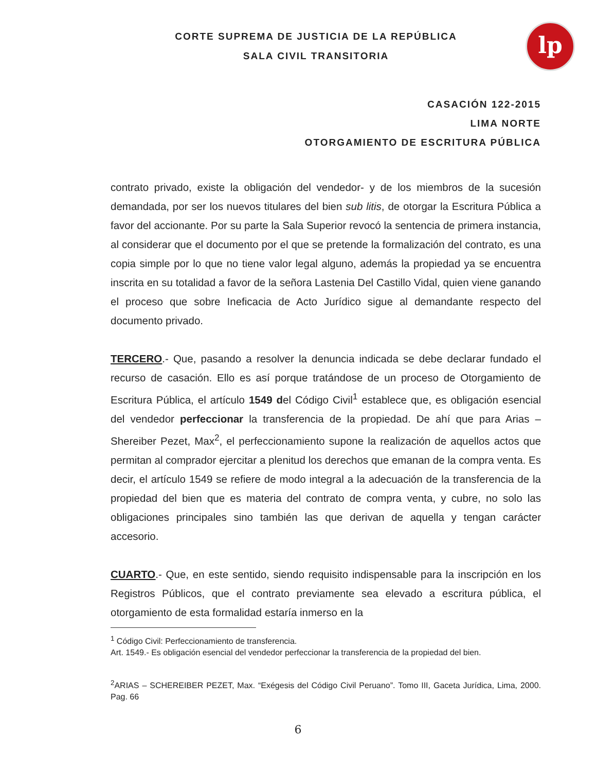lp
CORTE SUPREMA DE JUSTICIA DE LA REPÚBLICA
SALA CIVIL TRANSITORIA
CASACIÓN 122-2015
LIMA NORTE
OTORGAMIENTO DE ESCRITURA PÚBLICA
contrato privado, existe la obligación del vendedor- y de los miembros de la sucesión demandada, por ser los nuevos titulares del bien sub litis, de otorgar la Escritura Pública a favor del accionante. Por su parte la Sala Superior revocó la sentencia de primera instancia, al considerar que el documento por el que se pretende la formalización del contrato, es una copia simple por lo que no tiene valor legal alguno, además la propiedad ya se encuentra inscrita en su totalidad a favor de la señora Lastenia Del Castillo Vidal, quien viene ganando el proceso que sobre Ineficacia de Acto Jurídico sigue al demandante respecto del documento privado.
TERCERO.- Que, pasando a resolver la denuncia indicada se debe declarar fundado el recurso de casación. Ello es así porque tratándose de un proceso de Otorgamiento de Escritura Pública, el artículo 1549 del Código Civil<sup>1</sup> establece que, es obligación esencial del vendedor perfeccionar la transferencia de la propiedad. De ahí que para Arias – Shereiber Pezet, Max<sup>2</sup>, el perfeccionamiento supone la realización de aquellos actos que permitan al comprador ejercitar a plenitud los derechos que emanan de la compra venta. Es decir, el artículo 1549 se refiere de modo integral a la adecuación de la transferencia de la propiedad del bien que es materia del contrato de compra venta, y cubre, no solo las obligaciones principales sino también las que derivan de aquella y tengan carácter accesorio.
CUARTO.- Que, en este sentido, siendo requisito indispensable para la inscripción en los Registros Públicos, que el contrato previamente sea elevado a escritura pública, el otorgamiento de esta formalidad estaría inmerso en la
<sup>1</sup> Código Civil: Perfeccionamiento de transferencia.
Art. 1549.- Es obligación esencial del vendedor perfeccionar la transferencia de la propiedad del bien.
<sup>2</sup> ARIAS – SCHEREIBER PEZET, Max. “Exégesis del Código Civil Peruano”. Tomo III, Gaceta Jurídica, Lima, 2000. Pag. 66
6